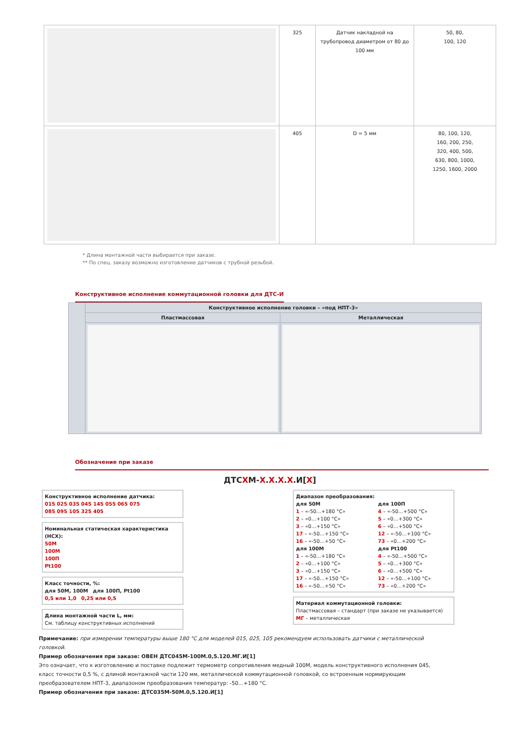| | 325 | Датчик накладной на трубопровод диаметром от 80 до 100 мм | 50, 80, 100, 120 |
| | 405 | D = 5 мм | 80, 100, 120, 160, 200, 250, 320, 400, 500, 630, 800, 1000, 1250, 1600, 2000 |
* Длина монтажной части выбирается при заказе.
** По спец. заказу возможно изготовление датчиков с трубной резьбой.
Конструктивное исполнение коммутационной головки для ДТС-И
| | Конструктивное исполнение головки – «под НПТ-3» | |
| | Пластмассовая | Металлическая |
Обозначение при заказе
ДТСХМ-Х.Х.Х.Х.И[Х]
Конструктивное исполнение датчика:
015 025 035 045 145 055 065 075
085 095 105 325 405
Номинальная статическая характеристика (НСХ):
50М
100М
100П
Pt100
Класс точности, %:
для 50М, 100М для 100П, Pt100
0,5 или 1,0 0,25 или 0,5
Длина монтажной части L, мм:
См. таблицу конструктивных исполнений
Диапазон преобразования:
для 50М
1 – «-50…+180 °С»
2 – «0…+100 °С»
3 – «0…+150 °С»
17 – «-50…+150 °С»
16 – «-50…+50 °С»
для 100М
1 – «-50…+180 °С»
2 – «0…+100 °С»
3 – «0…+150 °С»
17 – «-50…+150 °С»
16 – «-50…+50 °С»
для 100П
4 – «-50…+500 °С»
5 – «0…+300 °С»
6 – «0…+500 °С»
12 – «-50…+100 °С»
73 – «0…+200 °С»
для Pt100
4 – «-50…+500 °С»
5 – «0…+300 °С»
6 – «0…+500 °С»
12 – «-50…+100 °С»
73 – «0…+200 °С»
Материал коммутационной головки:
Пластмассовая – стандарт (при заказе не указывается)
МГ – металлическая
Примечание: при измерении температуры выше 180 °С для моделей 015, 025, 105 рекомендуем использовать датчики с металлической головкой.
Пример обозначения при заказе: ОВЕН ДТС045М-100М.0,5.120.МГ.И[1]
Это означает, что к изготовлению и поставке подлежит термометр сопротивления медный 100М, модель конструктивного исполнения 045, класс точности 0,5 %, с длиной монтажной части 120 мм, металлической коммутационной головкой, со встроенным нормирующим преобразователем НПТ-3, диапазоном преобразования температур: -50…+180 °С.
Пример обозначения при заказе: ДТС035М-50М.0,5.120.И[1]